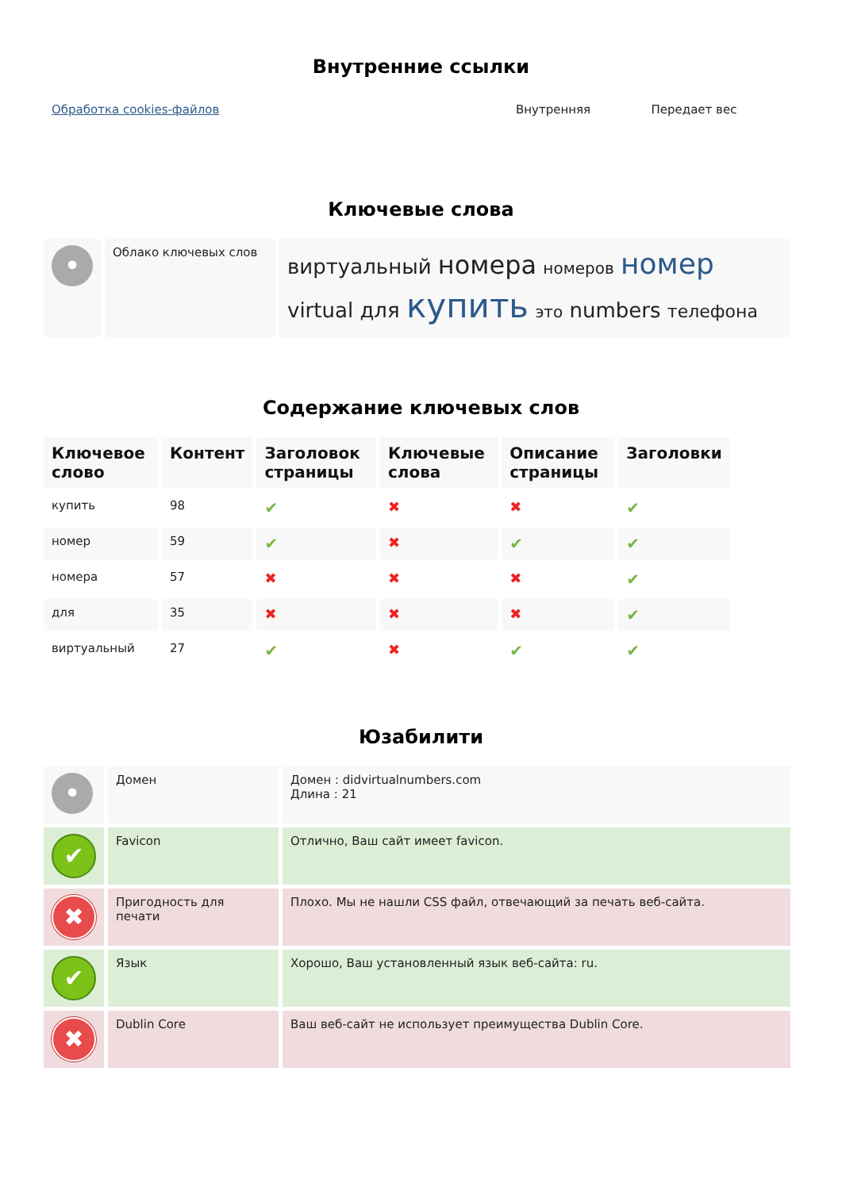Внутренние ссылки
| Обработка cookies-файлов | Внутренняя | Передает вес |
Ключевые слова
| • | Облако ключевых слов | виртуальный номера номеров номер virtual для купить это numbers телефона |
Содержание ключевых слов
| Ключевое слово | Контент | Заголовок страницы | Ключевые слова | Описание страницы | Заголовки |
| --- | --- | --- | --- | --- | --- |
| купить | 98 | ✔ | ✖ | ✖ | ✔ |
| номер | 59 | ✔ | ✖ | ✔ | ✔ |
| номера | 57 | ✖ | ✖ | ✖ | ✔ |
| для | 35 | ✖ | ✖ | ✖ | ✔ |
| виртуальный | 27 | ✔ | ✖ | ✔ | ✔ |
Юзабилити
| • | Домен | Домен : didvirtualnumbers.com Длина : 21 |
| ✔ | Favicon | Отлично, Ваш сайт имеет favicon. |
| ✖ | Пригодность для печати | Плохо. Мы не нашли CSS файл, отвечающий за печать веб-сайта. |
| ✔ | Язык | Хорошо, Ваш установленный язык веб-сайта: ru. |
| ✖ | Dublin Core | Ваш веб-сайт не использует преимущества Dublin Core. |